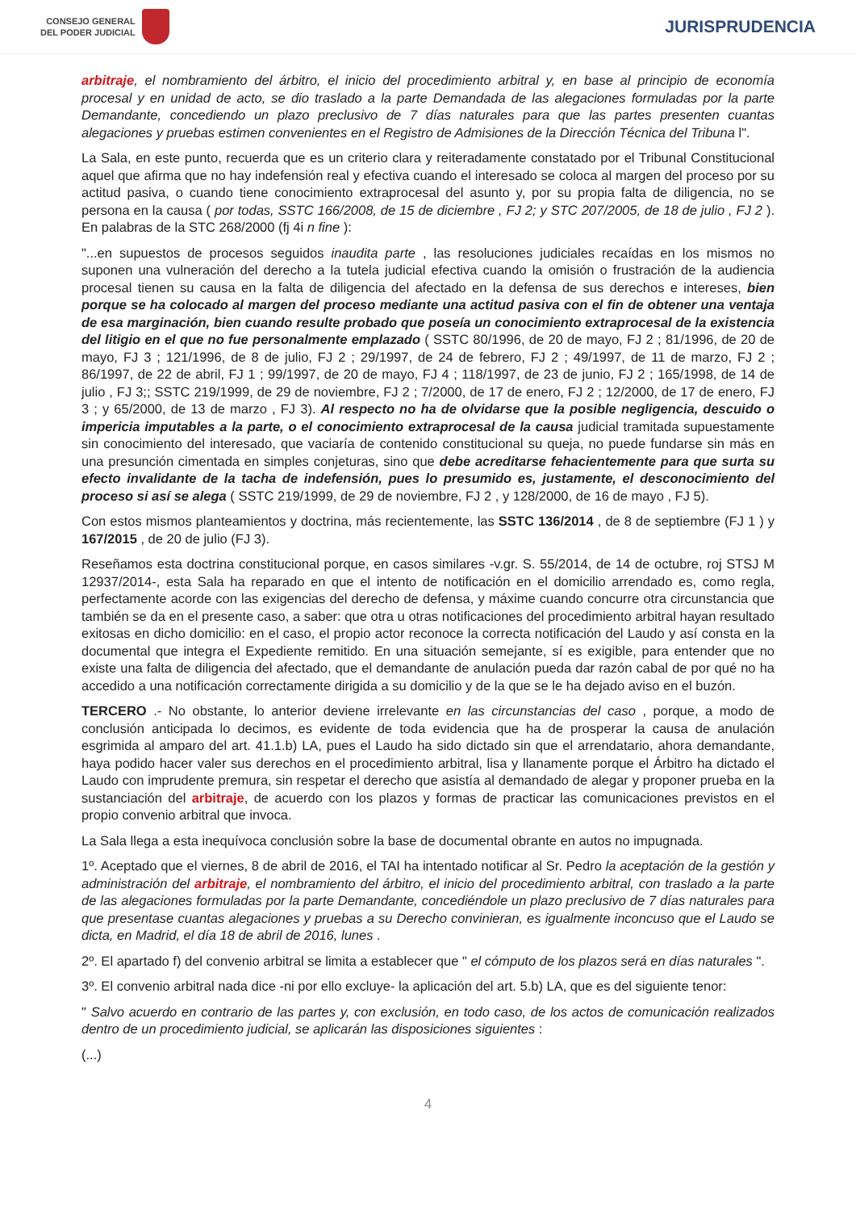CONSEJO GENERAL
DEL PODER JUDICIAL
JURISPRUDENCIA
arbitraje, el nombramiento del árbitro, el inicio del procedimiento arbitral y, en base al principio de economía procesal y en unidad de acto, se dio traslado a la parte Demandada de las alegaciones formuladas por la parte Demandante, concediendo un plazo preclusivo de 7 días naturales para que las partes presenten cuantas alegaciones y pruebas estimen convenientes en el Registro de Admisiones de la Dirección Técnica del Tribuna l".
La Sala, en este punto, recuerda que es un criterio clara y reiteradamente constatado por el Tribunal Constitucional aquel que afirma que no hay indefensión real y efectiva cuando el interesado se coloca al margen del proceso por su actitud pasiva, o cuando tiene conocimiento extraprocesal del asunto y, por su propia falta de diligencia, no se persona en la causa ( por todas, SSTC 166/2008, de 15 de diciembre , FJ 2; y STC 207/2005, de 18 de julio , FJ 2 ). En palabras de la STC 268/2000 (fj 4i n fine ):
"...en supuestos de procesos seguidos inaudita parte , las resoluciones judiciales recaídas en los mismos no suponen una vulneración del derecho a la tutela judicial efectiva cuando la omisión o frustración de la audiencia procesal tienen su causa en la falta de diligencia del afectado en la defensa de sus derechos e intereses, bien porque se ha colocado al margen del proceso mediante una actitud pasiva con el fin de obtener una ventaja de esa marginación, bien cuando resulte probado que poseía un conocimiento extraprocesal de la existencia del litigio en el que no fue personalmente emplazado ( SSTC 80/1996, de 20 de mayo, FJ 2 ; 81/1996, de 20 de mayo, FJ 3 ; 121/1996, de 8 de julio, FJ 2 ; 29/1997, de 24 de febrero, FJ 2 ; 49/1997, de 11 de marzo, FJ 2 ; 86/1997, de 22 de abril, FJ 1 ; 99/1997, de 20 de mayo, FJ 4 ; 118/1997, de 23 de junio, FJ 2 ; 165/1998, de 14 de julio , FJ 3;; SSTC 219/1999, de 29 de noviembre, FJ 2 ; 7/2000, de 17 de enero, FJ 2 ; 12/2000, de 17 de enero, FJ 3 ; y 65/2000, de 13 de marzo , FJ 3). Al respecto no ha de olvidarse que la posible negligencia, descuido o impericia imputables a la parte, o el conocimiento extraprocesal de la causa judicial tramitada supuestamente sin conocimiento del interesado, que vaciaría de contenido constitucional su queja, no puede fundarse sin más en una presunción cimentada en simples conjeturas, sino que debe acreditarse fehacientemente para que surta su efecto invalidante de la tacha de indefensión, pues lo presumido es, justamente, el desconocimiento del proceso si así se alega ( SSTC 219/1999, de 29 de noviembre, FJ 2 , y 128/2000, de 16 de mayo , FJ 5).
Con estos mismos planteamientos y doctrina, más recientemente, las SSTC 136/2014 , de 8 de septiembre (FJ 1 ) y 167/2015 , de 20 de julio (FJ 3).
Reseñamos esta doctrina constitucional porque, en casos similares -v.gr. S. 55/2014, de 14 de octubre, roj STSJ M 12937/2014-, esta Sala ha reparado en que el intento de notificación en el domicilio arrendado es, como regla, perfectamente acorde con las exigencias del derecho de defensa, y máxime cuando concurre otra circunstancia que también se da en el presente caso, a saber: que otra u otras notificaciones del procedimiento arbitral hayan resultado exitosas en dicho domicilio: en el caso, el propio actor reconoce la correcta notificación del Laudo y así consta en la documental que integra el Expediente remitido. En una situación semejante, sí es exigible, para entender que no existe una falta de diligencia del afectado, que el demandante de anulación pueda dar razón cabal de por qué no ha accedido a una notificación correctamente dirigida a su domicilio y de la que se le ha dejado aviso en el buzón.
TERCERO .- No obstante, lo anterior deviene irrelevante en las circunstancias del caso , porque, a modo de conclusión anticipada lo decimos, es evidente de toda evidencia que ha de prosperar la causa de anulación esgrimida al amparo del art. 41.1.b) LA, pues el Laudo ha sido dictado sin que el arrendatario, ahora demandante, haya podido hacer valer sus derechos en el procedimiento arbitral, lisa y llanamente porque el Árbitro ha dictado el Laudo con imprudente premura, sin respetar el derecho que asistía al demandado de alegar y proponer prueba en la sustanciación del arbitraje, de acuerdo con los plazos y formas de practicar las comunicaciones previstos en el propio convenio arbitral que invoca.
La Sala llega a esta inequívoca conclusión sobre la base de documental obrante en autos no impugnada.
1º. Aceptado que el viernes, 8 de abril de 2016, el TAI ha intentado notificar al Sr. Pedro la aceptación de la gestión y administración del arbitraje, el nombramiento del árbitro, el inicio del procedimiento arbitral, con traslado a la parte de las alegaciones formuladas por la parte Demandante, concediéndole un plazo preclusivo de 7 días naturales para que presentase cuantas alegaciones y pruebas a su Derecho convinieran, es igualmente inconcuso que el Laudo se dicta, en Madrid, el día 18 de abril de 2016, lunes .
2º. El apartado f) del convenio arbitral se limita a establecer que " el cómputo de los plazos será en días naturales ".
3º. El convenio arbitral nada dice -ni por ello excluye- la aplicación del art. 5.b) LA, que es del siguiente tenor:
" Salvo acuerdo en contrario de las partes y, con exclusión, en todo caso, de los actos de comunicación realizados dentro de un procedimiento judicial, se aplicarán las disposiciones siguientes :
(...)
4